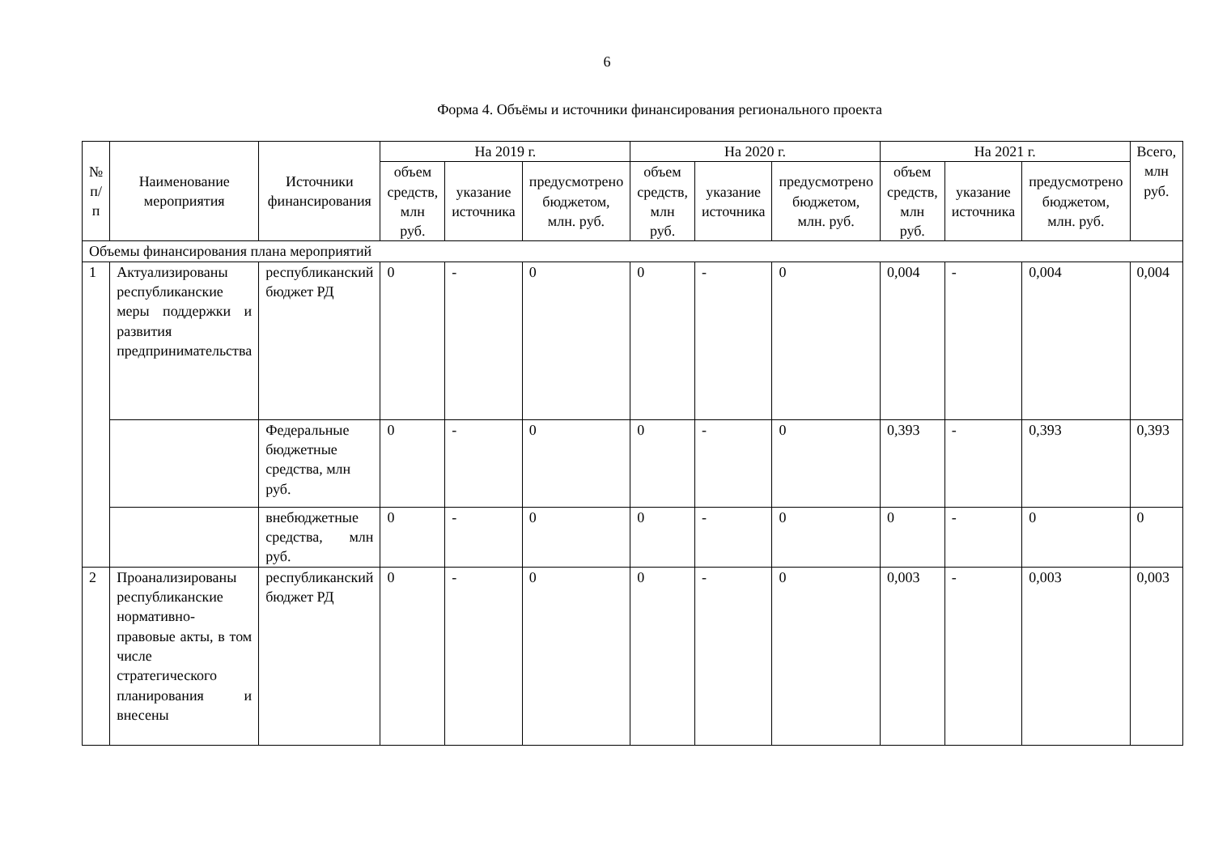6
Форма 4. Объёмы и источники финансирования регионального проекта
| № п/п | Наименование мероприятия | Источники финансирования | На 2019 г. | | | На 2020 г. | | | На 2021 г. | | | Всего, млн руб. |
| --- | --- | --- | --- | --- | --- | --- | --- | --- | --- | --- | --- | --- |
| | | | объем средств, млн руб. | указание источника | предусмотрено бюджетом, млн. руб. | объем средств, млн руб. | указание источника | предусмотрено бюджетом, млн. руб. | объем средств, млн руб. | указание источника | предусмотрено бюджетом, млн. руб. | |
| Объемы финансирования плана мероприятий | | | | | | | | | | | | |
| 1 | Актуализированы республиканские меры поддержки и развития предпринимательства | республиканский бюджет РД | 0 | - | 0 | 0 | - | 0 | 0,004 | - | 0,004 | 0,004 |
| | | Федеральные бюджетные средства, млн руб. | 0 | - | 0 | 0 | - | 0 | 0,393 | - | 0,393 | 0,393 |
| | | внебюджетные средства, млн руб. | 0 | - | 0 | 0 | - | 0 | 0 | - | 0 | 0 |
| 2 | Проанализированы республиканские нормативно-правовые акты, в том числе стратегического планирования и внесены | республиканский бюджет РД | 0 | - | 0 | 0 | - | 0 | 0,003 | - | 0,003 | 0,003 |